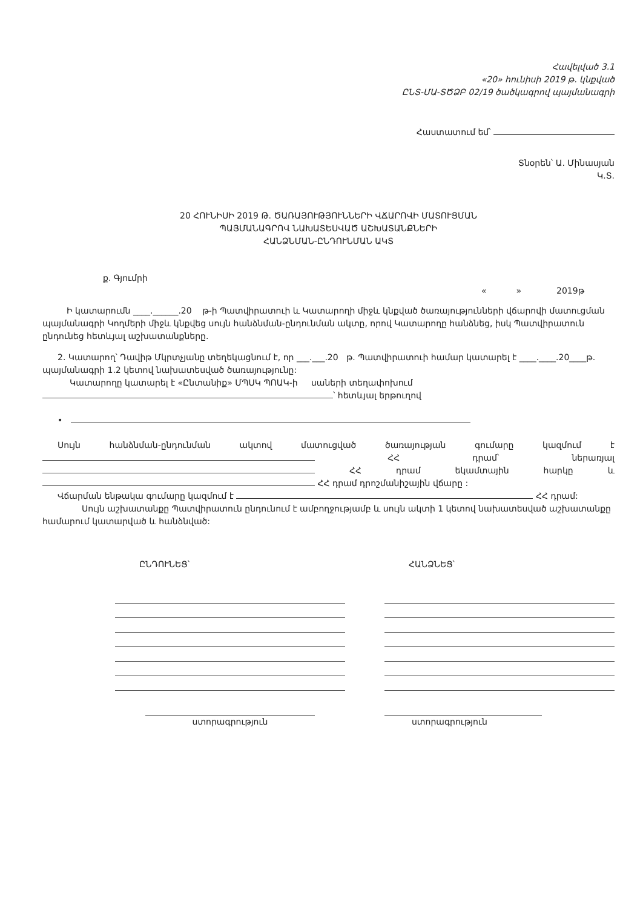Հավելված 3.1
«20» հունիսի 2019 թ. կնքված
ԸՆՏ-ՄԱ-ՏԾՁԲ 02/19 ծածկագրով պայմանագրի
Հաստատում եմ՝
Տնօրեն՝ Ա. Մինասյան
Կ.Տ.
20 ՀՈՒՆԻՍԻ 2019 Թ. ԾԱՌԱՅՈՒԹՅՈՒՆՆԵՐԻ ՎՃԱՐՈՎԻ ՄԱՏՈՒՑՄԱՆ
ՊԱՅՄԱՆԱԳՐՈՎ ՆԱԽԱՏԵՍՎԱԾ ԱՇԽԱՏԱՆՔՆԵՐԻ
ՀԱՆՁՆՄԱՆ-ԸՆԴՈՒՆՄԱՆ ԱԿՏ
ք. Գյումրի
« » 2019թ
Ի կատարումն ____.______.20 թ-ի Պատվիրատուի և Կատարողի միջև կնքված ծառայությունների վճարովի մատուցման պայմանագրի Կողմերի միջև կնքվեց սույն հանձնման-ընդունման ակտը, որով Կատարողը հանձնեց, իսկ Պատվիրատուն ընդունեց հետևյալ աշխատանքները.
2. Կատարող՝ Դավիթ Մկրտչյանը տեղեկացնում է, որ ___.___.20 թ. Պատվիրատուի համար կատարել է ____.____.20____թ. պայմանագրի 1.2 կետով նախատեսված ծառայությունը:
Կատարողը կատարել է «Ընտանիք» ՄՊՍԿ ՊՈԱԿ-ի սաների տեղափոխում
՝ հետևյալ երթուղով
•
Սույն հանձնման-ընդունման ակտով մատուցված ծառայության գումարը կազմում է ՀՀ դրամ՝ ներառյալ ՀՀ դրամ եկամտային հարկը և ՀՀ դրամ դրոշմանիշային վճարը :
Վճարման ենթակա գումարը կազմում է ՀՀ դրամ:
Սույն աշխատանքը Պատվիրատուն ընդունում է ամբողջությամբ և սույն ակտի 1 կետով նախատեսված աշխատանքը համարում կատարված և հանձնված:
ԸՆԴՈՒՆԵՑ՝
ստորագրություն
ՀԱՆՁՆԵՑ՝
ստորագրություն